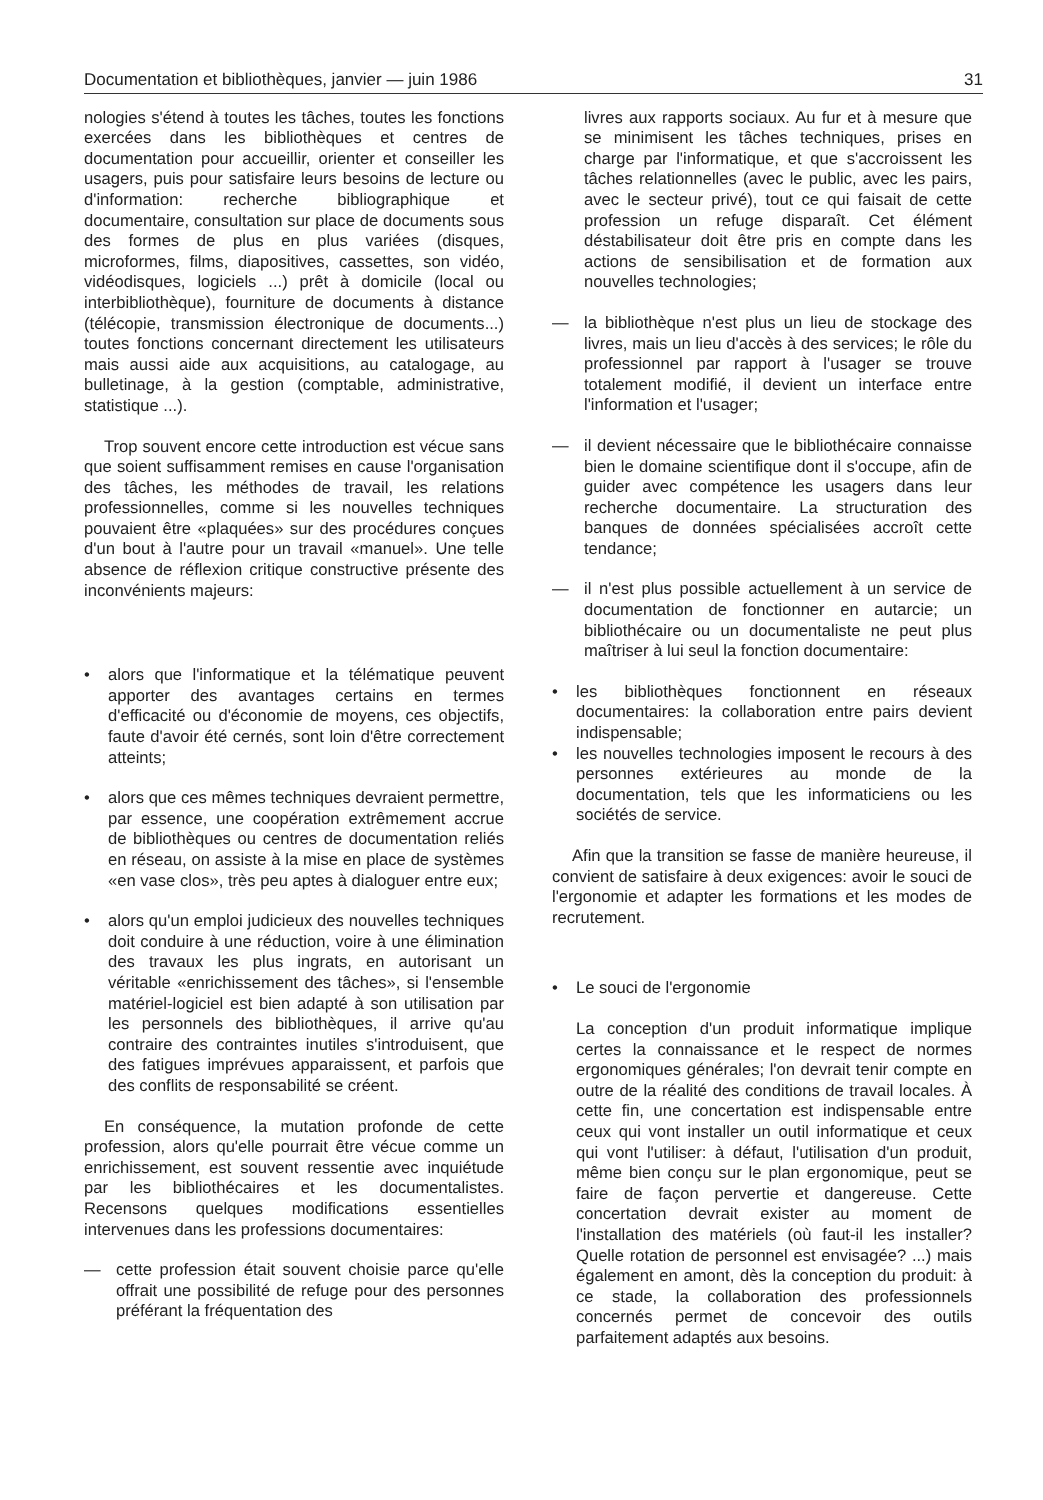Documentation et bibliothèques, janvier — juin 1986 31
nologies s'étend à toutes les tâches, toutes les fonctions exercées dans les bibliothèques et centres de documentation pour accueillir, orienter et conseiller les usagers, puis pour satisfaire leurs besoins de lecture ou d'information: recherche bibliographique et documentaire, consultation sur place de documents sous des formes de plus en plus variées (disques, microformes, films, diapositives, cassettes, son vidéo, vidéodisques, logiciels ...) prêt à domicile (local ou interbibliothèque), fourniture de documents à distance (télécopie, transmission électronique de documents...) toutes fonctions concernant directement les utilisateurs mais aussi aide aux acquisitions, au catalogage, au bulletinage, à la gestion (comptable, administrative, statistique ...).
Trop souvent encore cette introduction est vécue sans que soient suffisamment remises en cause l'organisation des tâches, les méthodes de travail, les relations professionnelles, comme si les nouvelles techniques pouvaient être «plaquées» sur des procédures conçues d'un bout à l'autre pour un travail «manuel». Une telle absence de réflexion critique constructive présente des inconvénients majeurs:
• alors que l'informatique et la télématique peuvent apporter des avantages certains en termes d'efficacité ou d'économie de moyens, ces objectifs, faute d'avoir été cernés, sont loin d'être correctement atteints;
• alors que ces mêmes techniques devraient permettre, par essence, une coopération extrêmement accrue de bibliothèques ou centres de documentation reliés en réseau, on assiste à la mise en place de systèmes «en vase clos», très peu aptes à dialoguer entre eux;
• alors qu'un emploi judicieux des nouvelles techniques doit conduire à une réduction, voire à une élimination des travaux les plus ingrats, en autorisant un véritable «enrichissement des tâches», si l'ensemble matériel-logiciel est bien adapté à son utilisation par les personnels des bibliothèques, il arrive qu'au contraire des contraintes inutiles s'introduisent, que des fatigues imprévues apparaissent, et parfois que des conflits de responsabilité se créent.
En conséquence, la mutation profonde de cette profession, alors qu'elle pourrait être vécue comme un enrichissement, est souvent ressentie avec inquiétude par les bibliothécaires et les documentalistes. Recensons quelques modifications essentielles intervenues dans les professions documentaires:
— cette profession était souvent choisie parce qu'elle offrait une possibilité de refuge pour des personnes préférant la fréquentation des
livres aux rapports sociaux. Au fur et à mesure que se minimisent les tâches techniques, prises en charge par l'informatique, et que s'accroissent les tâches relationnelles (avec le public, avec les pairs, avec le secteur privé), tout ce qui faisait de cette profession un refuge disparaît. Cet élément déstabilisateur doit être pris en compte dans les actions de sensibilisation et de formation aux nouvelles technologies;
— la bibliothèque n'est plus un lieu de stockage des livres, mais un lieu d'accès à des services; le rôle du professionnel par rapport à l'usager se trouve totalement modifié, il devient un interface entre l'information et l'usager;
— il devient nécessaire que le bibliothécaire connaisse bien le domaine scientifique dont il s'occupe, afin de guider avec compétence les usagers dans leur recherche documentaire. La structuration des banques de données spécialisées accroît cette tendance;
— il n'est plus possible actuellement à un service de documentation de fonctionner en autarcie; un bibliothécaire ou un documentaliste ne peut plus maîtriser à lui seul la fonction documentaire:
• les bibliothèques fonctionnent en réseaux documentaires: la collaboration entre pairs devient indispensable;
• les nouvelles technologies imposent le recours à des personnes extérieures au monde de la documentation, tels que les informaticiens ou les sociétés de service.
Afin que la transition se fasse de manière heureuse, il convient de satisfaire à deux exigences: avoir le souci de l'ergonomie et adapter les formations et les modes de recrutement.
• Le souci de l'ergonomie
La conception d'un produit informatique implique certes la connaissance et le respect de normes ergonomiques générales; l'on devrait tenir compte en outre de la réalité des conditions de travail locales. À cette fin, une concertation est indispensable entre ceux qui vont installer un outil informatique et ceux qui vont l'utiliser: à défaut, l'utilisation d'un produit, même bien conçu sur le plan ergonomique, peut se faire de façon pervertie et dangereuse. Cette concertation devrait exister au moment de l'installation des matériels (où faut-il les installer? Quelle rotation de personnel est envisagée? ...) mais également en amont, dès la conception du produit: à ce stade, la collaboration des professionnels concernés permet de concevoir des outils parfaitement adaptés aux besoins.